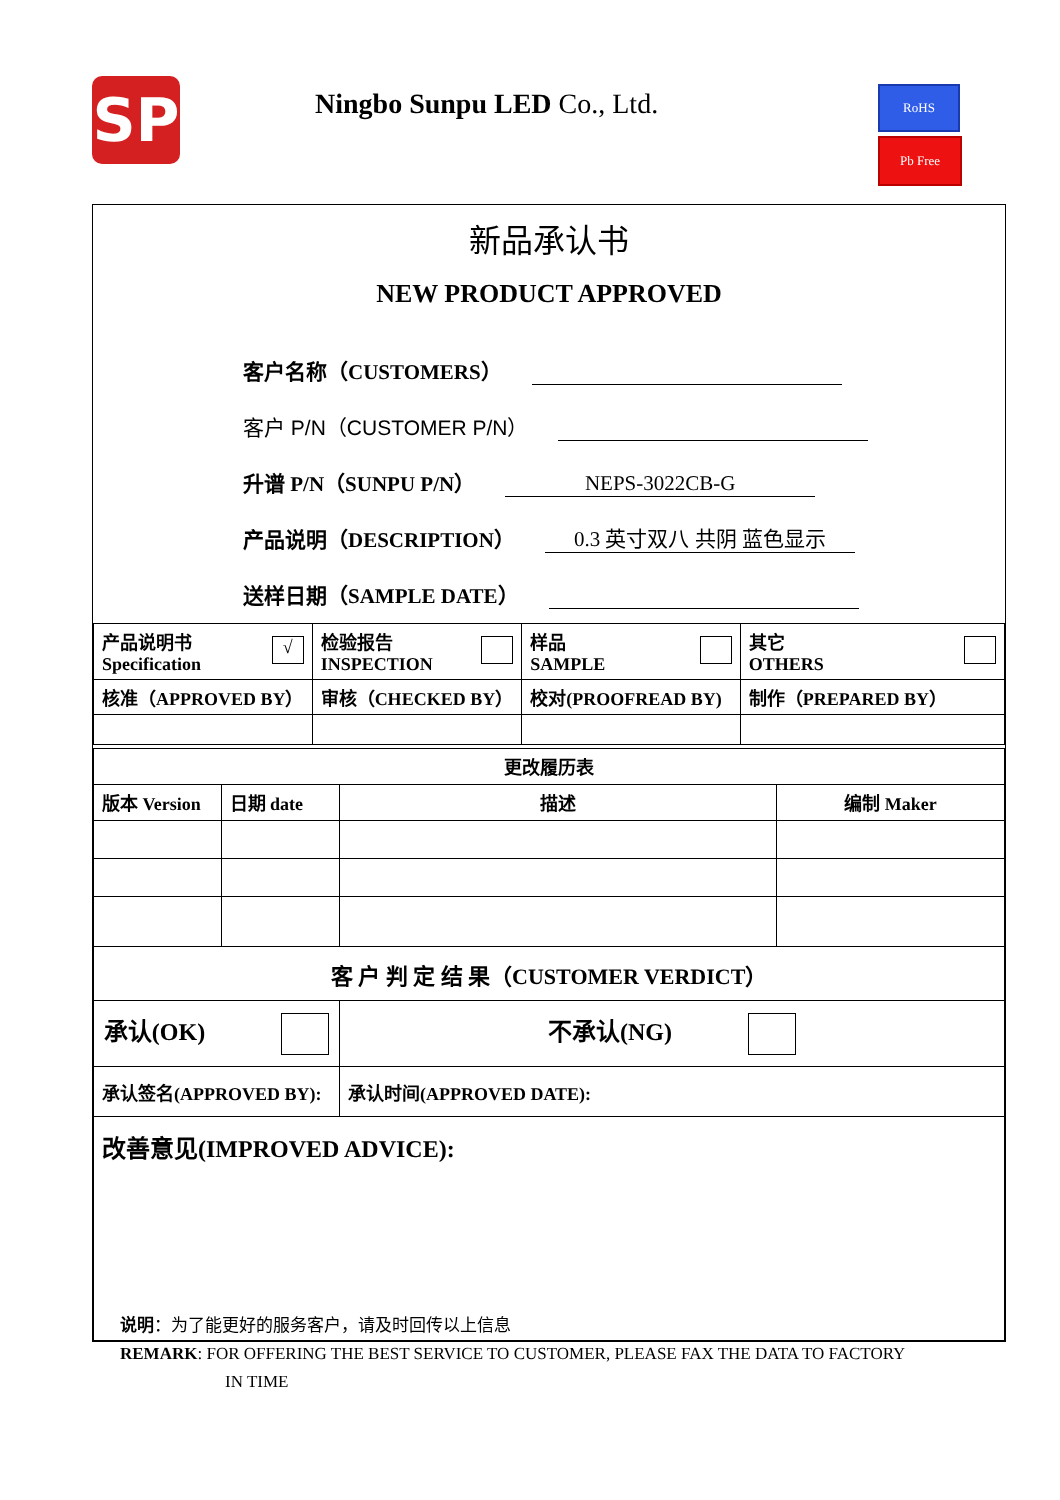SP Ningbo Sunpu LED Co., Ltd. RoHS
Pb Free
新品承认书
NEW PRODUCT APPROVED
客户名称（CUSTOMERS）
客户 P/N（CUSTOMER P/N）
升谱 P/N（SUNPU P/N） NEPS-3022CB-G
产品说明（DESCRIPTION） 0.3 英寸双八 共阴 蓝色显示
送样日期（SAMPLE DATE）
| √ 产品说明书 Specification | 检验报告 INSPECTION | 样品 SAMPLE | 其它 OTHERS |
| 核准（APPROVED BY） | 审核（CHECKED BY） | 校对(PROOFREAD BY) | 制作（PREPARED BY） |
| 更改履历表 | | | |
| 版本 Version | 日期 date | 描述 | 编制 Maker |
| 客 户 判 定 结 果（CUSTOMER VERDICT） | | | |
| 承认(OK) | | 不承认(NG) | |
| 承认签名(APPROVED BY): | | 承认时间(APPROVED DATE): | |
| 改善意见(IMPROVED ADVICE): | | | |
说明：为了能更好的服务客户，请及时回传以上信息
REMARK: FOR OFFERING THE BEST SERVICE TO CUSTOMER, PLEASE FAX THE DATA TO FACTORY
IN TIME